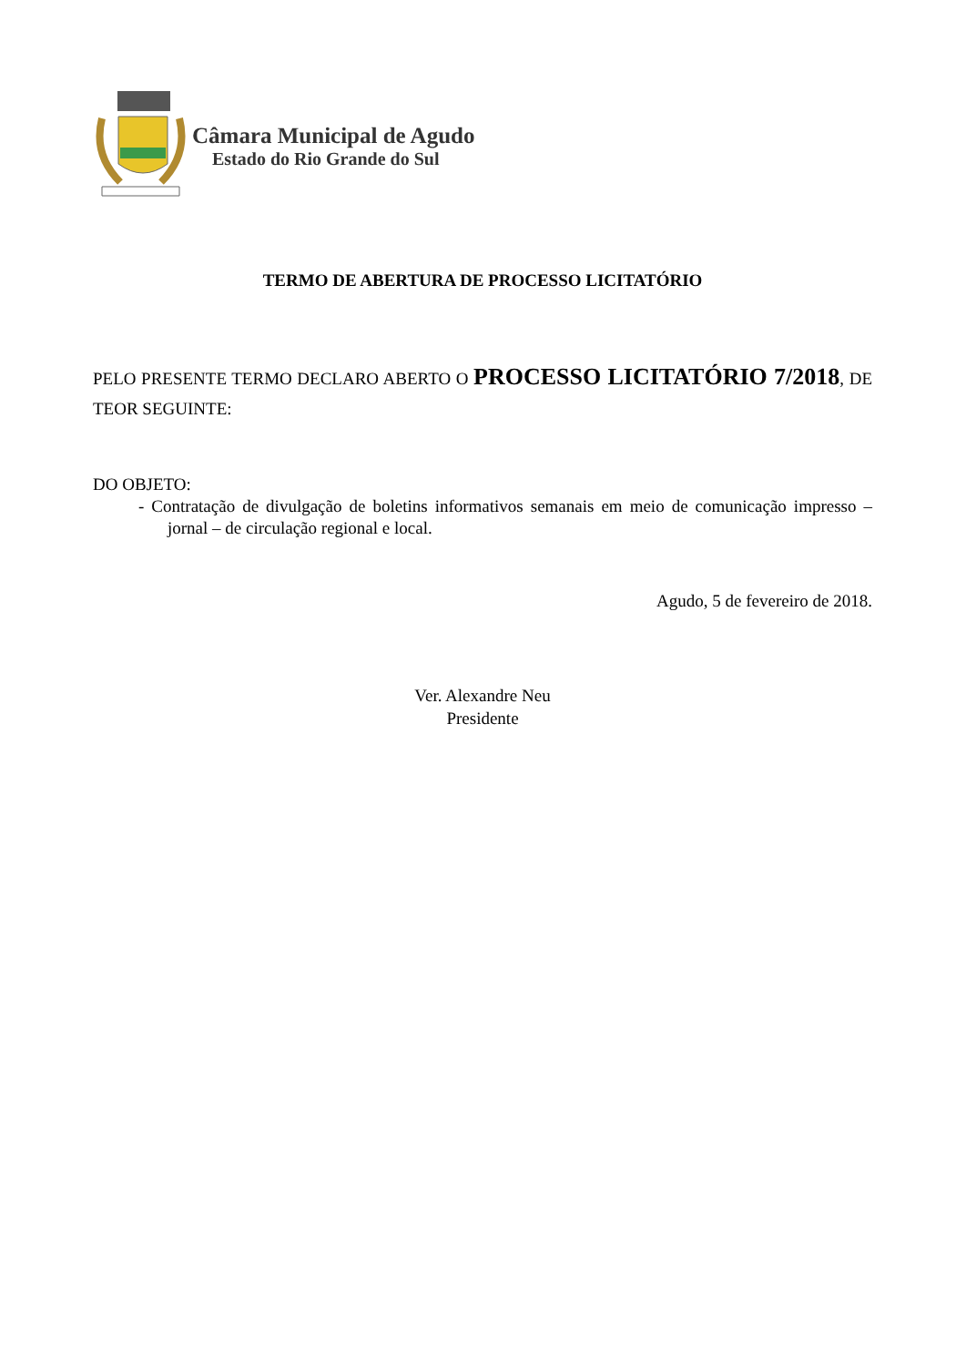Câmara Municipal de Agudo
Estado do Rio Grande do Sul
TERMO DE ABERTURA DE PROCESSO LICITATÓRIO
PELO PRESENTE TERMO DECLARO ABERTO O PROCESSO LICITATÓRIO 7/2018, DE TEOR SEGUINTE:
DO OBJETO:
- Contratação de divulgação de boletins informativos semanais em meio de comunicação impresso – jornal – de circulação regional e local.
Agudo, 5 de fevereiro de 2018.
Ver. Alexandre Neu
Presidente